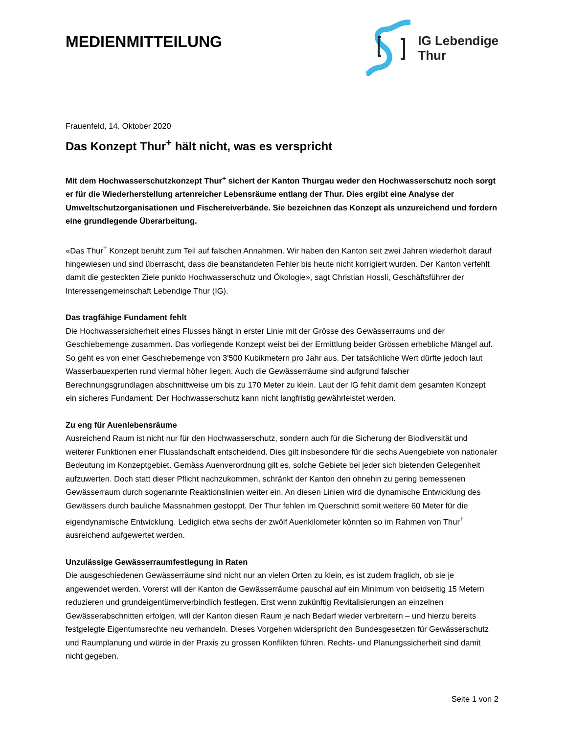MEDIENMITTEILUNG
IG Lebendige
Thur
Frauenfeld, 14. Oktober 2020
Das Konzept Thur<sup>+</sup> hält nicht, was es verspricht
Mit dem Hochwasserschutzkonzept Thur<sup>+</sup> sichert der Kanton Thurgau weder den Hochwasserschutz noch sorgt er für die Wiederherstellung artenreicher Lebensräume entlang der Thur. Dies ergibt eine Analyse der Umweltschutzorganisationen und Fischereiverbände. Sie bezeichnen das Konzept als unzureichend und fordern eine grundlegende Überarbeitung.
«Das Thur<sup>+</sup> Konzept beruht zum Teil auf falschen Annahmen. Wir haben den Kanton seit zwei Jahren wiederholt darauf hingewiesen und sind überrascht, dass die beanstandeten Fehler bis heute nicht korrigiert wurden. Der Kanton verfehlt damit die gesteckten Ziele punkto Hochwasserschutz und Ökologie», sagt Christian Hossli, Geschäftsführer der Interessengemeinschaft Lebendige Thur (IG).
Das tragfähige Fundament fehlt
Die Hochwassersicherheit eines Flusses hängt in erster Linie mit der Grösse des Gewässerraums und der Geschiebemenge zusammen. Das vorliegende Konzept weist bei der Ermittlung beider Grössen erhebliche Mängel auf. So geht es von einer Geschiebemenge von 3'500 Kubikmetern pro Jahr aus. Der tatsächliche Wert dürfte jedoch laut Wasserbauexperten rund viermal höher liegen. Auch die Gewässerräume sind aufgrund falscher Berechnungsgrundlagen abschnittweise um bis zu 170 Meter zu klein. Laut der IG fehlt damit dem gesamten Konzept ein sicheres Fundament: Der Hochwasserschutz kann nicht langfristig gewährleistet werden.
Zu eng für Auenlebensräume
Ausreichend Raum ist nicht nur für den Hochwasserschutz, sondern auch für die Sicherung der Biodiversität und weiterer Funktionen einer Flusslandschaft entscheidend. Dies gilt insbesondere für die sechs Auengebiete von nationaler Bedeutung im Konzeptgebiet. Gemäss Auenverordnung gilt es, solche Gebiete bei jeder sich bietenden Gelegenheit aufzuwerten. Doch statt dieser Pflicht nachzukommen, schränkt der Kanton den ohnehin zu gering bemessenen Gewässerraum durch sogenannte Reaktionslinien weiter ein. An diesen Linien wird die dynamische Entwicklung des Gewässers durch bauliche Massnahmen gestoppt. Der Thur fehlen im Querschnitt somit weitere 60 Meter für die eigendynamische Entwicklung. Lediglich etwa sechs der zwölf Auenkilometer könnten so im Rahmen von Thur<sup>+</sup> ausreichend aufgewertet werden.
Unzulässige Gewässerraumfestlegung in Raten
Die ausgeschiedenen Gewässerräume sind nicht nur an vielen Orten zu klein, es ist zudem fraglich, ob sie je angewendet werden. Vorerst will der Kanton die Gewässerräume pauschal auf ein Minimum von beidseitig 15 Metern reduzieren und grundeigentümerverbindlich festlegen. Erst wenn zukünftig Revitalisierungen an einzelnen Gewässerabschnitten erfolgen, will der Kanton diesen Raum je nach Bedarf wieder verbreitern – und hierzu bereits festgelegte Eigentumsrechte neu verhandeln. Dieses Vorgehen widerspricht den Bundesgesetzen für Gewässerschutz und Raumplanung und würde in der Praxis zu grossen Konflikten führen. Rechts- und Planungssicherheit sind damit nicht gegeben.
Seite 1 von 2